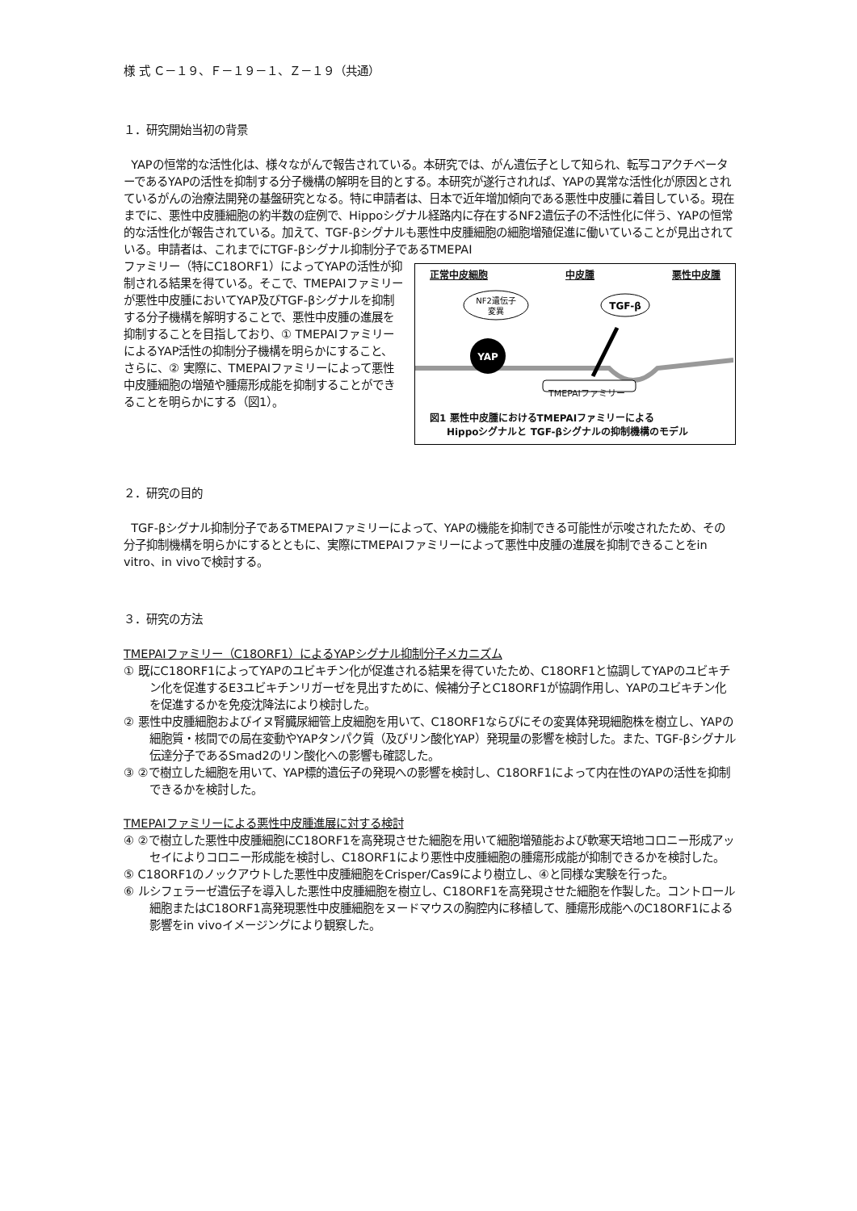様 式 Ｃ－１９、Ｆ－１９－１、Ｚ－１９（共通）
１．研究開始当初の背景
YAPの恒常的な活性化は、様々ながんで報告されている。本研究では、がん遺伝子として知られ、転写コアクチベーターであるYAPの活性を抑制する分子機構の解明を目的とする。本研究が遂行されれば、YAPの異常な活性化が原因とされているがんの治療法開発の基盤研究となる。特に申請者は、日本で近年増加傾向である悪性中皮腫に着目している。現在までに、悪性中皮腫細胞の約半数の症例で、Hippoシグナル経路内に存在するNF2遺伝子の不活性化に伴う、YAPの恒常的な活性化が報告されている。加えて、TGF-βシグナルも悪性中皮腫細胞の細胞増殖促進に働いていることが見出されている。申請者は、これまでにTGF-βシグナル抑制分子であるTMEPAI
正常中皮細胞 中皮腫 悪性中皮腫
NF2遺伝子
変異
TGF-β
YAP
TMEPAIファミリー
図1 悪性中皮腫におけるTMEPAIファミリーによる
Hippoシグナルと TGF-βシグナルの抑制機構のモデル
ファミリー（特にC18ORF1）によってYAPの活性が抑制される結果を得ている。そこで、TMEPAIファミリーが悪性中皮腫においてYAP及びTGF-βシグナルを抑制する分子機構を解明することで、悪性中皮腫の進展を抑制することを目指しており、① TMEPAIファミリーによるYAP活性の抑制分子機構を明らかにすること、さらに、② 実際に、TMEPAIファミリーによって悪性中皮腫細胞の増殖や腫瘍形成能を抑制することができることを明らかにする（図1）。
２．研究の目的
TGF-βシグナル抑制分子であるTMEPAIファミリーによって、YAPの機能を抑制できる可能性が示唆されたため、その分子抑制機構を明らかにするとともに、実際にTMEPAIファミリーによって悪性中皮腫の進展を抑制できることをin vitro、in vivoで検討する。
３．研究の方法
TMEPAIファミリー（C18ORF1）によるYAPシグナル抑制分子メカニズム
① 既にC18ORF1によってYAPのユビキチン化が促進される結果を得ていたため、C18ORF1と協調してYAPのユビキチン化を促進するE3ユビキチンリガーゼを見出すために、候補分子とC18ORF1が協調作用し、YAPのユビキチン化を促進するかを免疫沈降法により検討した。
② 悪性中皮腫細胞およびイヌ腎臓尿細管上皮細胞を用いて、C18ORF1ならびにその変異体発現細胞株を樹立し、YAPの細胞質・核間での局在変動やYAPタンパク質（及びリン酸化YAP）発現量の影響を検討した。また、TGF-βシグナル伝達分子であるSmad2のリン酸化への影響も確認した。
③ ②で樹立した細胞を用いて、YAP標的遺伝子の発現への影響を検討し、C18ORF1によって内在性のYAPの活性を抑制できるかを検討した。
TMEPAIファミリーによる悪性中皮腫進展に対する検討
④ ②で樹立した悪性中皮腫細胞にC18ORF1を高発現させた細胞を用いて細胞増殖能および軟寒天培地コロニー形成アッセイによりコロニー形成能を検討し、C18ORF1により悪性中皮腫細胞の腫瘍形成能が抑制できるかを検討した。
⑤ C18ORF1のノックアウトした悪性中皮腫細胞をCrisper/Cas9により樹立し、④と同様な実験を行った。
⑥ ルシフェラーゼ遺伝子を導入した悪性中皮腫細胞を樹立し、C18ORF1を高発現させた細胞を作製した。コントロール細胞またはC18ORF1高発現悪性中皮腫細胞をヌードマウスの胸腔内に移植して、腫瘍形成能へのC18ORF1による影響をin vivoイメージングにより観察した。